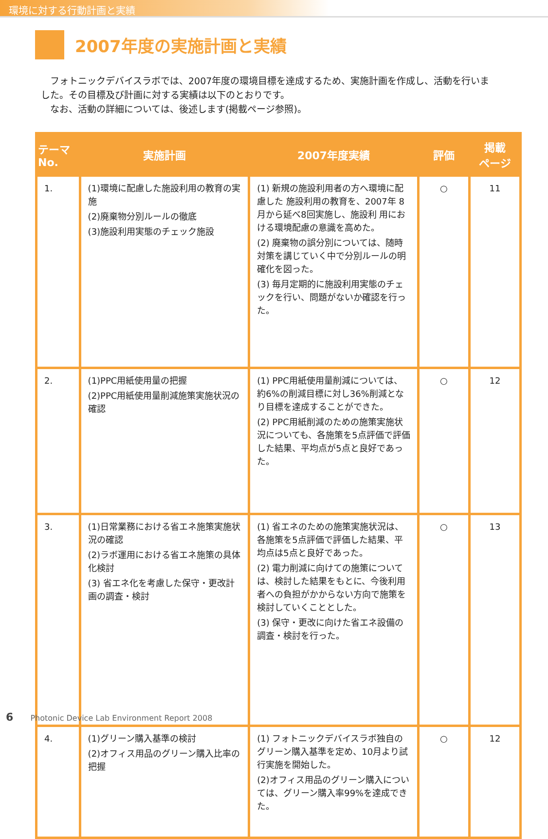環境に対する行動計画と実績
2007年度の実施計画と実績
　フォトニックデバイスラボでは、2007年度の環境目標を達成するため、実施計画を作成し、活動を行いました。その目標及び計画に対する実績は以下のとおりです。
　なお、活動の詳細については、後述します(掲載ページ参照)。
| テーマ No. | 実施計画 | 2007年度実績 | 評価 | 掲載 ページ |
| --- | --- | --- | --- | --- |
| 1. | (1)環境に配慮した施設利用の教育の実施 (2)廃棄物分別ルールの徹底 (3)施設利用実態のチェック施設 | (1) 新規の施設利用者の方へ環境に配慮した 施設利用の教育を、2007年 8月から延べ8回実施し、施設利 用における環境配慮の意識を高めた。 (2) 廃棄物の誤分別については、随時対策を講じていく中で分別ルールの明確化を図った。 (3) 毎月定期的に施設利用実態のチェックを行い、問題がないか確認を行った。 | ○ | 11 |
| 2. | (1)PPC用紙使用量の把握 (2)PPC用紙使用量削減施策実施状況の確認 | (1) PPC用紙使用量削減については、約6%の削減目標に対し36%削減となり目標を達成することができた。 (2) PPC用紙削減のための施策実施状況についても、各施策を5点評価で評価した結果、平均点が5点と良好であった。 | ○ | 12 |
| 3. | (1)日常業務における省エネ施策実施状況の確認 (2)ラボ運用における省エネ施策の具体化検討 (3) 省エネ化を考慮した保守・更改計画の調査・検討 | (1) 省エネのための施策実施状況は、各施策を5点評価で評価した結果、平均点は5点と良好であった。 (2) 電力削減に向けての施策については、検討した結果をもとに、今後利用者への負担がかからない方向で施策を検討していくこととした。 (3) 保守・更改に向けた省エネ設備の調査・検討を行った。 | ○ | 13 |
| 4. | (1)グリーン購入基準の検討 (2)オフィス用品のグリーン購入比率の把握 | (1) フォトニックデバイスラボ独自のグリーン購入基準を定め、10月より試行実施を開始した。 (2)オフィス用品のグリーン購入については、グリーン購入率99%を達成できた。 | ○ | 12 |
6 Photonic Device Lab Environment Report 2008